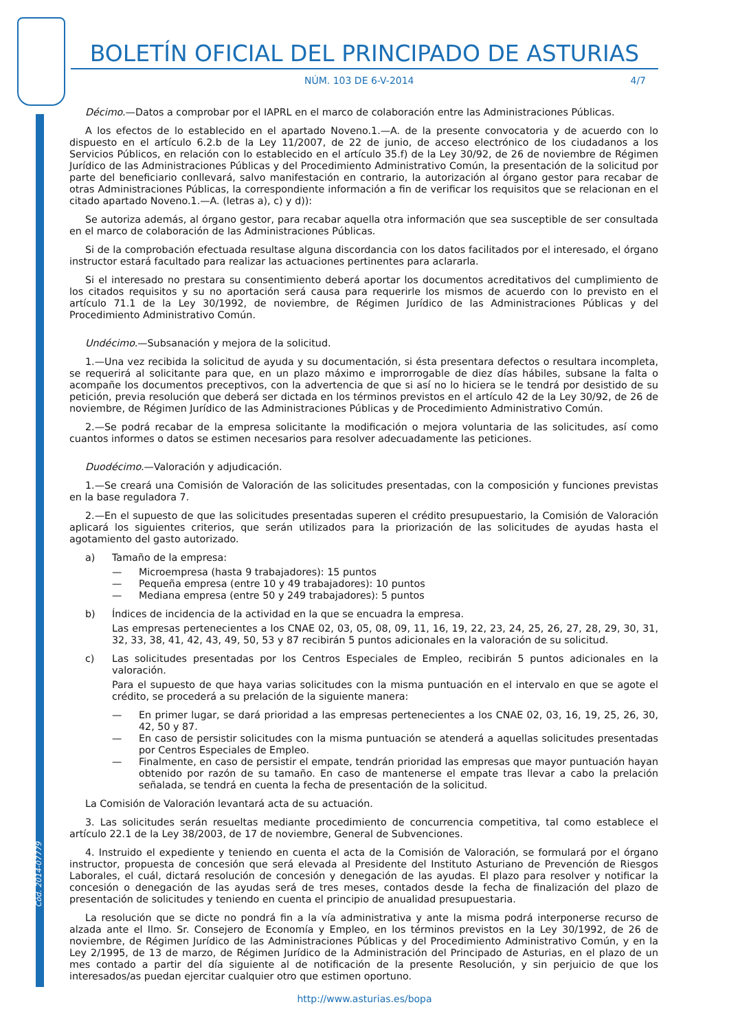Cód. 2014-07779
BOLETÍN OFICIAL DEL PRINCIPADO DE ASTURIAS
NÚM. 103 DE 6-V-2014 4/7
Décimo.—Datos a comprobar por el IAPRL en el marco de colaboración entre las Administraciones Públicas.
A los efectos de lo establecido en el apartado Noveno.1.—A. de la presente convocatoria y de acuerdo con lo dispuesto en el artículo 6.2.b de la Ley 11/2007, de 22 de junio, de acceso electrónico de los ciudadanos a los Servicios Públicos, en relación con lo establecido en el artículo 35.f) de la Ley 30/92, de 26 de noviembre de Régimen Jurídico de las Administraciones Públicas y del Procedimiento Administrativo Común, la presentación de la solicitud por parte del beneficiario conllevará, salvo manifestación en contrario, la autorización al órgano gestor para recabar de otras Administraciones Públicas, la correspondiente información a fin de verificar los requisitos que se relacionan en el citado apartado Noveno.1.—A. (letras a), c) y d)):
Se autoriza además, al órgano gestor, para recabar aquella otra información que sea susceptible de ser consultada en el marco de colaboración de las Administraciones Públicas.
Si de la comprobación efectuada resultase alguna discordancia con los datos facilitados por el interesado, el órgano instructor estará facultado para realizar las actuaciones pertinentes para aclararla.
Si el interesado no prestara su consentimiento deberá aportar los documentos acreditativos del cumplimiento de los citados requisitos y su no aportación será causa para requerirle los mismos de acuerdo con lo previsto en el artículo 71.1 de la Ley 30/1992, de noviembre, de Régimen Jurídico de las Administraciones Públicas y del Procedimiento Administrativo Común.
Undécimo.—Subsanación y mejora de la solicitud.
1.—Una vez recibida la solicitud de ayuda y su documentación, si ésta presentara defectos o resultara incompleta, se requerirá al solicitante para que, en un plazo máximo e improrrogable de diez días hábiles, subsane la falta o acompañe los documentos preceptivos, con la advertencia de que si así no lo hiciera se le tendrá por desistido de su petición, previa resolución que deberá ser dictada en los términos previstos en el artículo 42 de la Ley 30/92, de 26 de noviembre, de Régimen Jurídico de las Administraciones Públicas y de Procedimiento Administrativo Común.
2.—Se podrá recabar de la empresa solicitante la modificación o mejora voluntaria de las solicitudes, así como cuantos informes o datos se estimen necesarios para resolver adecuadamente las peticiones.
Duodécimo.—Valoración y adjudicación.
1.—Se creará una Comisión de Valoración de las solicitudes presentadas, con la composición y funciones previstas en la base reguladora 7.
2.—En el supuesto de que las solicitudes presentadas superen el crédito presupuestario, la Comisión de Valoración aplicará los siguientes criterios, que serán utilizados para la priorización de las solicitudes de ayudas hasta el agotamiento del gasto autorizado.
a) Tamaño de la empresa:
— Microempresa (hasta 9 trabajadores): 15 puntos
— Pequeña empresa (entre 10 y 49 trabajadores): 10 puntos
— Mediana empresa (entre 50 y 249 trabajadores): 5 puntos
b) Índices de incidencia de la actividad en la que se encuadra la empresa.
Las empresas pertenecientes a los CNAE 02, 03, 05, 08, 09, 11, 16, 19, 22, 23, 24, 25, 26, 27, 28, 29, 30, 31, 32, 33, 38, 41, 42, 43, 49, 50, 53 y 87 recibirán 5 puntos adicionales en la valoración de su solicitud.
c) Las solicitudes presentadas por los Centros Especiales de Empleo, recibirán 5 puntos adicionales en la valoración.
Para el supuesto de que haya varias solicitudes con la misma puntuación en el intervalo en que se agote el crédito, se procederá a su prelación de la siguiente manera:
— En primer lugar, se dará prioridad a las empresas pertenecientes a los CNAE 02, 03, 16, 19, 25, 26, 30, 42, 50 y 87.
— En caso de persistir solicitudes con la misma puntuación se atenderá a aquellas solicitudes presentadas por Centros Especiales de Empleo.
— Finalmente, en caso de persistir el empate, tendrán prioridad las empresas que mayor puntuación hayan obtenido por razón de su tamaño. En caso de mantenerse el empate tras llevar a cabo la prelación señalada, se tendrá en cuenta la fecha de presentación de la solicitud.
La Comisión de Valoración levantará acta de su actuación.
3. Las solicitudes serán resueltas mediante procedimiento de concurrencia competitiva, tal como establece el artículo 22.1 de la Ley 38/2003, de 17 de noviembre, General de Subvenciones.
4. Instruido el expediente y teniendo en cuenta el acta de la Comisión de Valoración, se formulará por el órgano instructor, propuesta de concesión que será elevada al Presidente del Instituto Asturiano de Prevención de Riesgos Laborales, el cuál, dictará resolución de concesión y denegación de las ayudas. El plazo para resolver y notificar la concesión o denegación de las ayudas será de tres meses, contados desde la fecha de finalización del plazo de presentación de solicitudes y teniendo en cuenta el principio de anualidad presupuestaria.
La resolución que se dicte no pondrá fin a la vía administrativa y ante la misma podrá interponerse recurso de alzada ante el Ilmo. Sr. Consejero de Economía y Empleo, en los términos previstos en la Ley 30/1992, de 26 de noviembre, de Régimen Jurídico de las Administraciones Públicas y del Procedimiento Administrativo Común, y en la Ley 2/1995, de 13 de marzo, de Régimen Jurídico de la Administración del Principado de Asturias, en el plazo de un mes contado a partir del día siguiente al de notificación de la presente Resolución, y sin perjuicio de que los interesados/as puedan ejercitar cualquier otro que estimen oportuno.
http://www.asturias.es/bopa